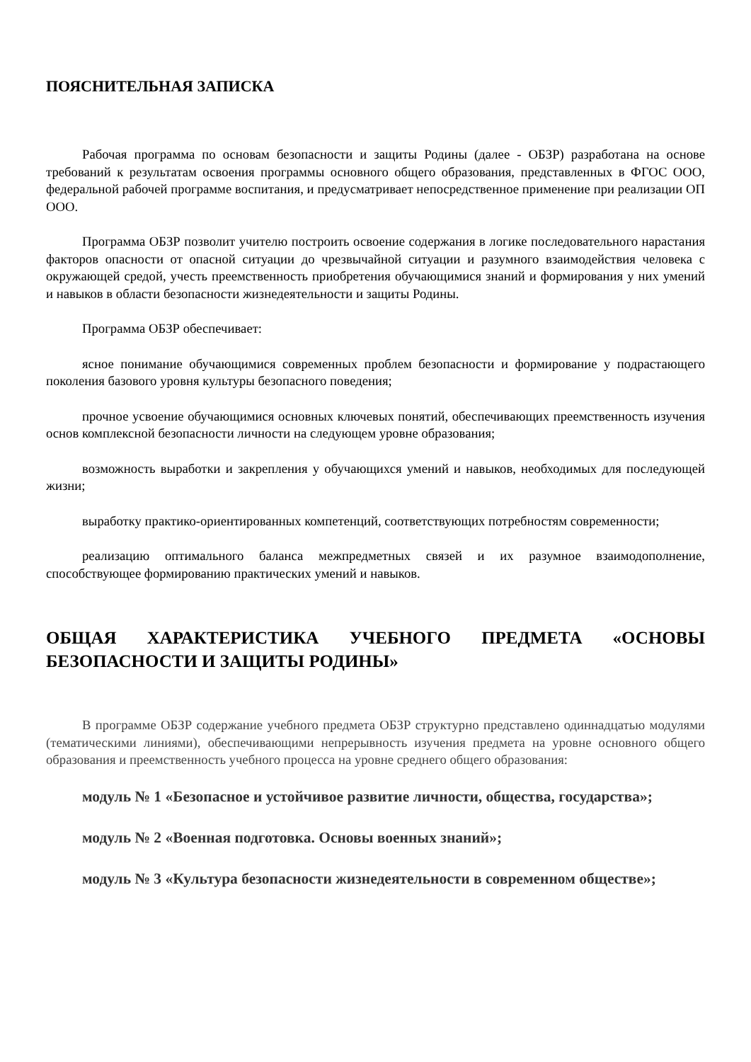ПОЯСНИТЕЛЬНАЯ ЗАПИСКА
Рабочая программа по основам безопасности и защиты Родины (далее - ОБЗР) разработана на основе требований к результатам освоения программы основного общего образования, представленных в ФГОС ООО, федеральной рабочей программе воспитания, и предусматривает непосредственное применение при реализации ОП ООО.
Программа ОБЗР позволит учителю построить освоение содержания в логике последовательного нарастания факторов опасности от опасной ситуации до чрезвычайной ситуации и разумного взаимодействия человека с окружающей средой, учесть преемственность приобретения обучающимися знаний и формирования у них умений и навыков в области безопасности жизнедеятельности и защиты Родины.
Программа ОБЗР обеспечивает:
ясное понимание обучающимися современных проблем безопасности и формирование у подрастающего поколения базового уровня культуры безопасного поведения;
прочное усвоение обучающимися основных ключевых понятий, обеспечивающих преемственность изучения основ комплексной безопасности личности на следующем уровне образования;
возможность выработки и закрепления у обучающихся умений и навыков, необходимых для последующей жизни;
выработку практико-ориентированных компетенций, соответствующих потребностям современности;
реализацию оптимального баланса межпредметных связей и их разумное взаимодополнение, способствующее формированию практических умений и навыков.
ОБЩАЯ ХАРАКТЕРИСТИКА УЧЕБНОГО ПРЕДМЕТА «ОСНОВЫ БЕЗОПАСНОСТИ И ЗАЩИТЫ РОДИНЫ»
В программе ОБЗР содержание учебного предмета ОБЗР структурно представлено одиннадцатью модулями (тематическими линиями), обеспечивающими непрерывность изучения предмета на уровне основного общего образования и преемственность учебного процесса на уровне среднего общего образования:
модуль № 1 «Безопасное и устойчивое развитие личности, общества, государства»;
модуль № 2 «Военная подготовка. Основы военных знаний»;
модуль № 3 «Культура безопасности жизнедеятельности в современном обществе»;